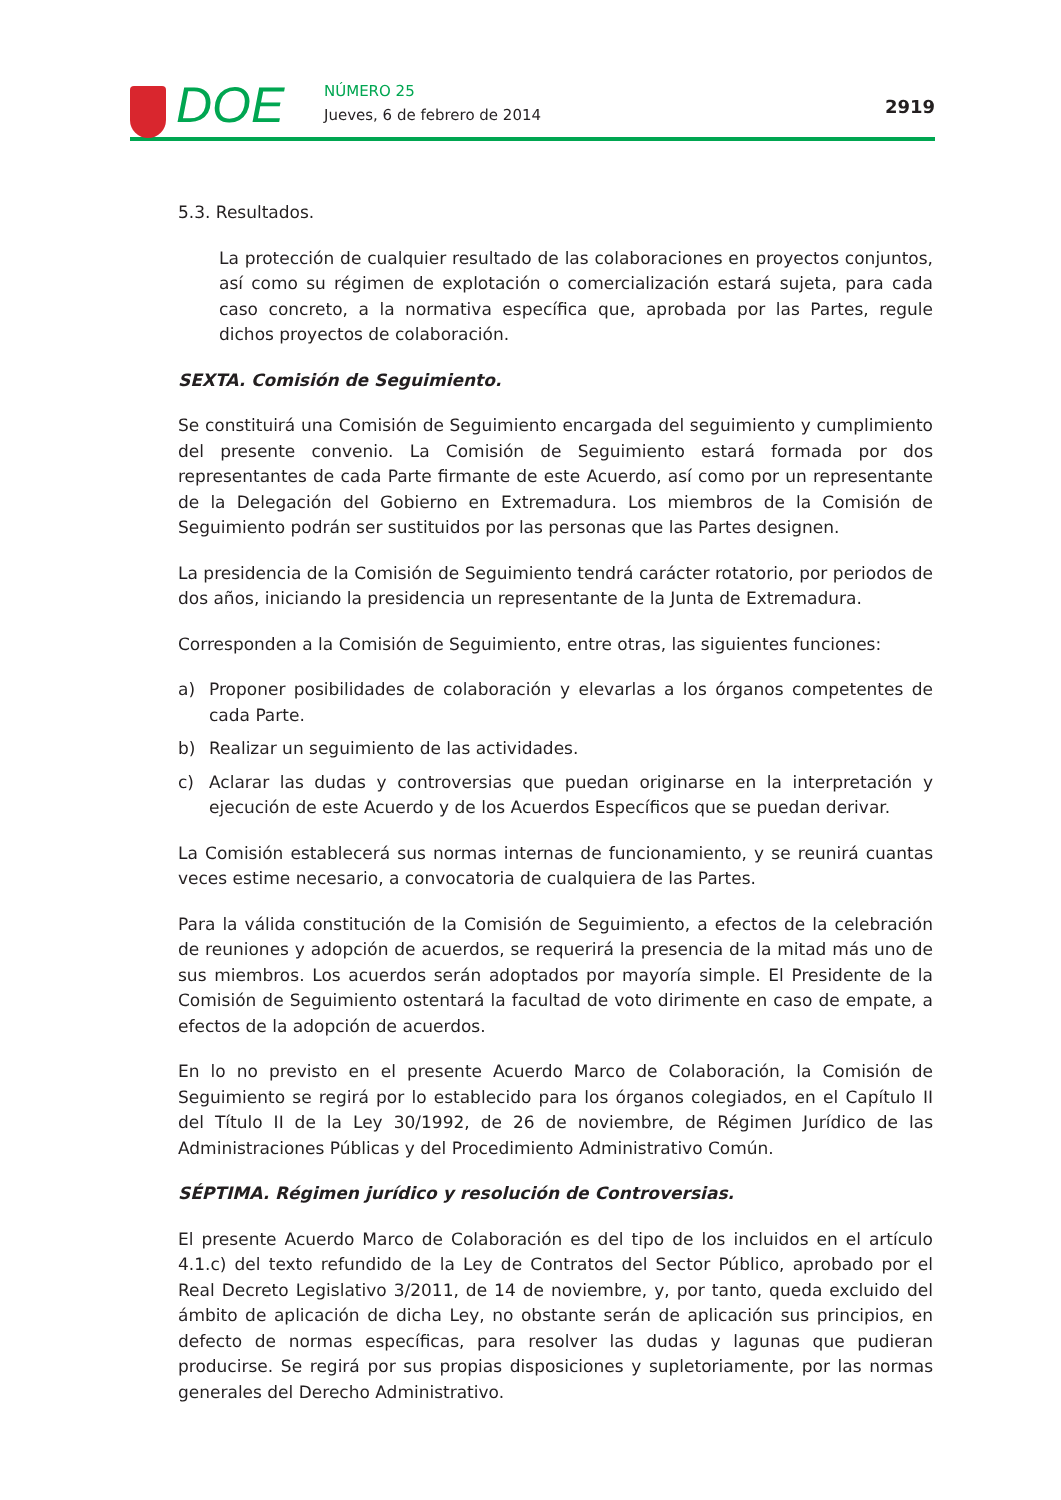DOE NÚMERO 25
Jueves, 6 de febrero de 2014 2919
5.3. Resultados.
La protección de cualquier resultado de las colaboraciones en proyectos conjuntos, así como su régimen de explotación o comercialización estará sujeta, para cada caso concreto, a la normativa específica que, aprobada por las Partes, regule dichos proyectos de colaboración.
SEXTA. Comisión de Seguimiento.
Se constituirá una Comisión de Seguimiento encargada del seguimiento y cumplimiento del presente convenio. La Comisión de Seguimiento estará formada por dos representantes de cada Parte firmante de este Acuerdo, así como por un representante de la Delegación del Gobierno en Extremadura. Los miembros de la Comisión de Seguimiento podrán ser sustituidos por las personas que las Partes designen.
La presidencia de la Comisión de Seguimiento tendrá carácter rotatorio, por periodos de dos años, iniciando la presidencia un representante de la Junta de Extremadura.
Corresponden a la Comisión de Seguimiento, entre otras, las siguientes funciones:
a) Proponer posibilidades de colaboración y elevarlas a los órganos competentes de cada Parte.
b) Realizar un seguimiento de las actividades.
c) Aclarar las dudas y controversias que puedan originarse en la interpretación y ejecución de este Acuerdo y de los Acuerdos Específicos que se puedan derivar.
La Comisión establecerá sus normas internas de funcionamiento, y se reunirá cuantas veces estime necesario, a convocatoria de cualquiera de las Partes.
Para la válida constitución de la Comisión de Seguimiento, a efectos de la celebración de reuniones y adopción de acuerdos, se requerirá la presencia de la mitad más uno de sus miembros. Los acuerdos serán adoptados por mayoría simple. El Presidente de la Comisión de Seguimiento ostentará la facultad de voto dirimente en caso de empate, a efectos de la adopción de acuerdos.
En lo no previsto en el presente Acuerdo Marco de Colaboración, la Comisión de Seguimiento se regirá por lo establecido para los órganos colegiados, en el Capítulo II del Título II de la Ley 30/1992, de 26 de noviembre, de Régimen Jurídico de las Administraciones Públicas y del Procedimiento Administrativo Común.
SÉPTIMA. Régimen jurídico y resolución de Controversias.
El presente Acuerdo Marco de Colaboración es del tipo de los incluidos en el artículo 4.1.c) del texto refundido de la Ley de Contratos del Sector Público, aprobado por el Real Decreto Legislativo 3/2011, de 14 de noviembre, y, por tanto, queda excluido del ámbito de aplicación de dicha Ley, no obstante serán de aplicación sus principios, en defecto de normas específicas, para resolver las dudas y lagunas que pudieran producirse. Se regirá por sus propias disposiciones y supletoriamente, por las normas generales del Derecho Administrativo.